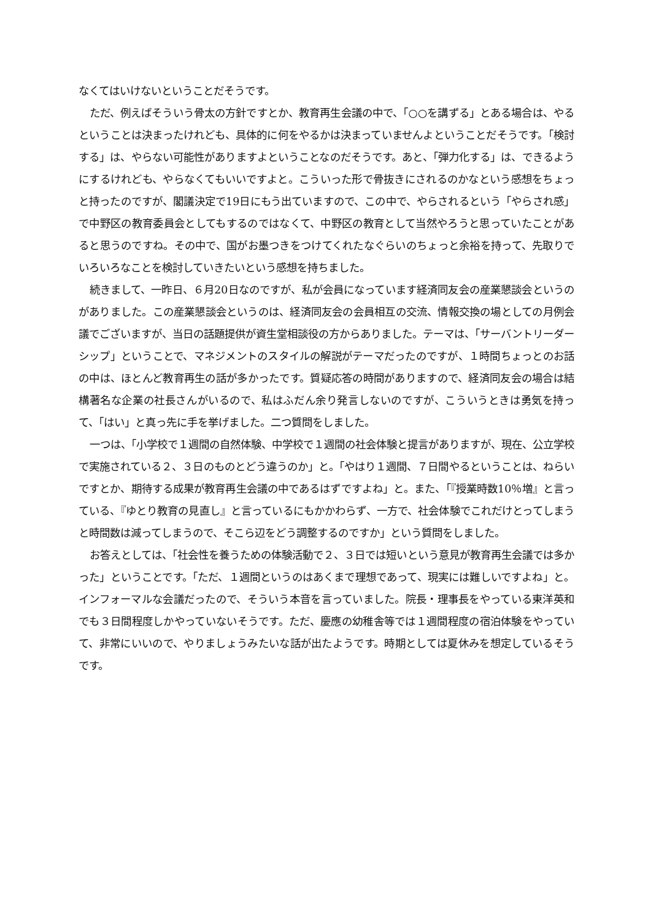なくてはいけないということだそうです。
ただ、例えばそういう骨太の方針ですとか、教育再生会議の中で、「○○を講ずる」とある場合は、やるということは決まったけれども、具体的に何をやるかは決まっていませんよということだそうです。「検討する」は、やらない可能性がありますよということなのだそうです。あと、「弾力化する」は、できるようにするけれども、やらなくてもいいですよと。こういった形で骨抜きにされるのかなという感想をちょっと持ったのですが、閣議決定で19日にもう出ていますので、この中で、やらされるという「やらされ感」で中野区の教育委員会としてもするのではなくて、中野区の教育として当然やろうと思っていたことがあると思うのですね。その中で、国がお墨つきをつけてくれたなぐらいのちょっと余裕を持って、先取りでいろいろなことを検討していきたいという感想を持ちました。
続きまして、一昨日、６月20日なのですが、私が会員になっています経済同友会の産業懇談会というのがありました。この産業懇談会というのは、経済同友会の会員相互の交流、情報交換の場としての月例会議でございますが、当日の話題提供が資生堂相談役の方からありました。テーマは、「サーバントリーダーシップ」ということで、マネジメントのスタイルの解説がテーマだったのですが、１時間ちょっとのお話の中は、ほとんど教育再生の話が多かったです。質疑応答の時間がありますので、経済同友会の場合は結構著名な企業の社長さんがいるので、私はふだん余り発言しないのですが、こういうときは勇気を持って、「はい」と真っ先に手を挙げました。二つ質問をしました。
一つは、「小学校で１週間の自然体験、中学校で１週間の社会体験と提言がありますが、現在、公立学校で実施されている２、３日のものとどう違うのか」と。「やはり１週間、７日間やるということは、ねらいですとか、期待する成果が教育再生会議の中であるはずですよね」と。また、「『授業時数10％増』と言っている、『ゆとり教育の見直し』と言っているにもかかわらず、一方で、社会体験でこれだけとってしまうと時間数は減ってしまうので、そこら辺をどう調整するのですか」という質問をしました。
お答えとしては、「社会性を養うための体験活動で２、３日では短いという意見が教育再生会議では多かった」ということです。「ただ、１週間というのはあくまで理想であって、現実には難しいですよね」と。インフォーマルな会議だったので、そういう本音を言っていました。院長・理事長をやっている東洋英和でも３日間程度しかやっていないそうです。ただ、慶應の幼稚舎等では１週間程度の宿泊体験をやっていて、非常にいいので、やりましょうみたいな話が出たようです。時期としては夏休みを想定しているそうです。